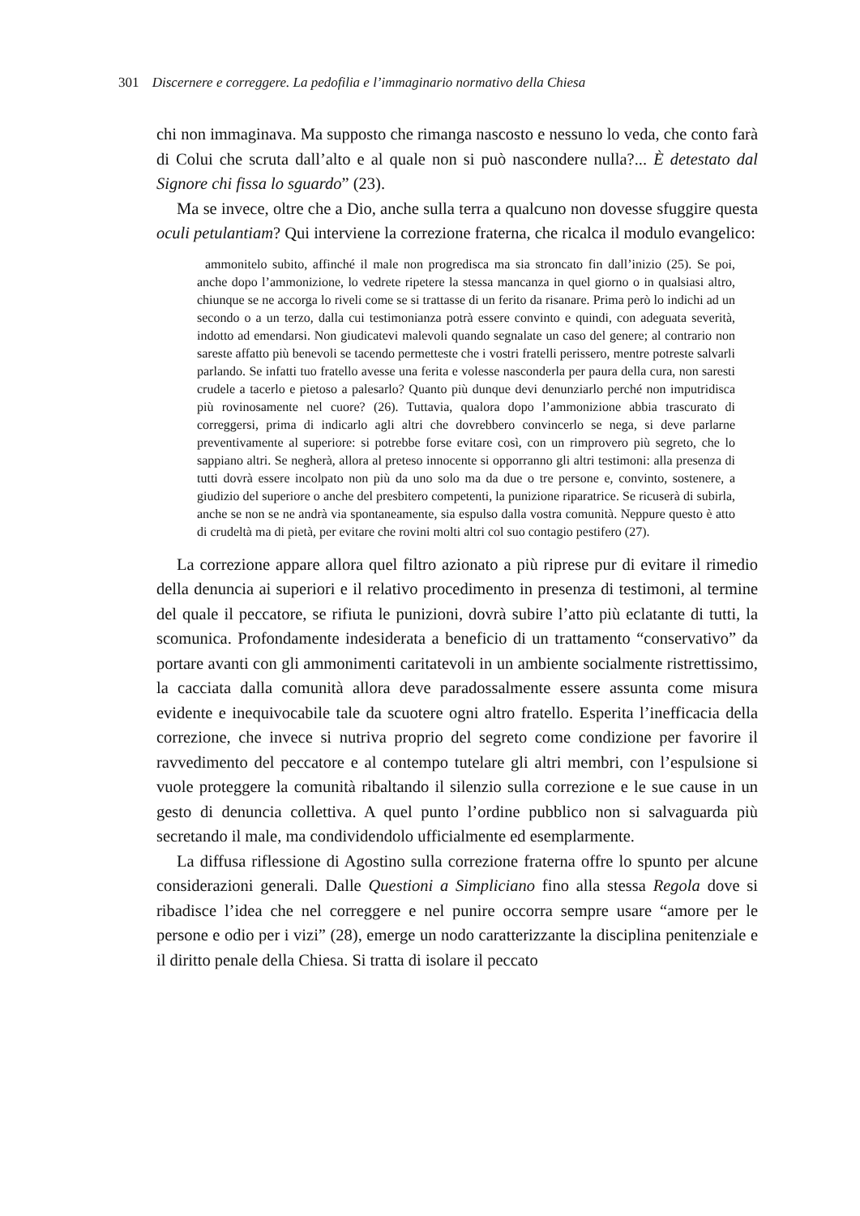301 Discernere e correggere. La pedofilia e l’immaginario normativo della Chiesa
chi non immaginava. Ma supposto che rimanga nascosto e nessuno lo veda, che conto farà di Colui che scruta dall’alto e al quale non si può nascondere nulla?... È detestato dal Signore chi fissa lo sguardo” (23).
Ma se invece, oltre che a Dio, anche sulla terra a qualcuno non dovesse sfuggire questa oculi petulantiam? Qui interviene la correzione fraterna, che ricalca il modulo evangelico:
ammonitelo subito, affinché il male non progredisca ma sia stroncato fin dall’inizio (25). Se poi, anche dopo l’ammonizione, lo vedrete ripetere la stessa mancanza in quel giorno o in qualsiasi altro, chiunque se ne accorga lo riveli come se si trattasse di un ferito da risanare. Prima però lo indichi ad un secondo o a un terzo, dalla cui testimonianza potrà essere convinto e quindi, con adeguata severità, indotto ad emendarsi. Non giudicatevi malevoli quando segnalate un caso del genere; al contrario non sareste affatto più benevoli se tacendo permetteste che i vostri fratelli perissero, mentre potreste salvarli parlando. Se infatti tuo fratello avesse una ferita e volesse nasconderla per paura della cura, non saresti crudele a tacerlo e pietoso a palesarlo? Quanto più dunque devi denunziarlo perché non imputridisca più rovinosamente nel cuore? (26). Tuttavia, qualora dopo l’ammonizione abbia trascurato di correggersi, prima di indicarlo agli altri che dovrebbero convincerlo se nega, si deve parlarne preventivamente al superiore: si potrebbe forse evitare così, con un rimprovero più segreto, che lo sappiano altri. Se negherà, allora al preteso innocente si opporranno gli altri testimoni: alla presenza di tutti dovrà essere incolpato non più da uno solo ma da due o tre persone e, convinto, sostenere, a giudizio del superiore o anche del presbitero competenti, la punizione riparatrice. Se ricuserà di subirla, anche se non se ne andrà via spontaneamente, sia espulso dalla vostra comunità. Neppure questo è atto di crudeltà ma di pietà, per evitare che rovini molti altri col suo contagio pestifero (27).
La correzione appare allora quel filtro azionato a più riprese pur di evitare il rimedio della denuncia ai superiori e il relativo procedimento in presenza di testimoni, al termine del quale il peccatore, se rifiuta le punizioni, dovrà subire l’atto più eclatante di tutti, la scomunica. Profondamente indesiderata a beneficio di un trattamento “conservativo” da portare avanti con gli ammonimenti caritatevoli in un ambiente socialmente ristrettissimo, la cacciata dalla comunità allora deve paradossalmente essere assunta come misura evidente e inequivocabile tale da scuotere ogni altro fratello. Esperita l’inefficacia della correzione, che invece si nutriva proprio del segreto come condizione per favorire il ravvedimento del peccatore e al contempo tutelare gli altri membri, con l’espulsione si vuole proteggere la comunità ribaltando il silenzio sulla correzione e le sue cause in un gesto di denuncia collettiva. A quel punto l’ordine pubblico non si salvaguarda più secretando il male, ma condividendolo ufficialmente ed esemplarmente.
La diffusa riflessione di Agostino sulla correzione fraterna offre lo spunto per alcune considerazioni generali. Dalle Questioni a Simpliciano fino alla stessa Regola dove si ribadisce l’idea che nel correggere e nel punire occorra sempre usare “amore per le persone e odio per i vizi” (28), emerge un nodo caratterizzante la disciplina penitenziale e il diritto penale della Chiesa. Si tratta di isolare il peccato